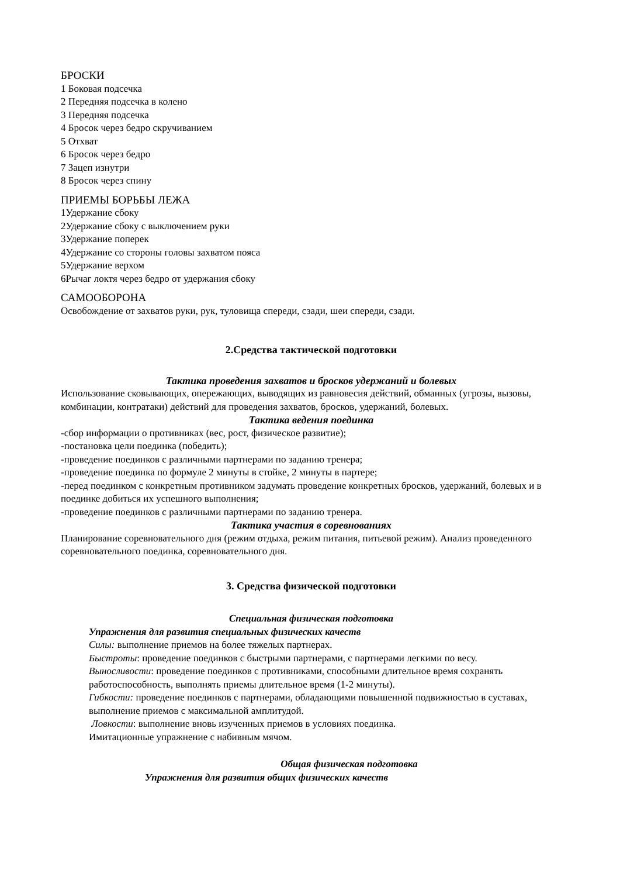БРОСКИ
1 Боковая подсечка
2 Передняя подсечка в колено
3 Передняя подсечка
4 Бросок через бедро скручиванием
5 Отхват
6 Бросок через бедро
7 Зацеп изнутри
8 Бросок через спину
ПРИЕМЫ БОРЬБЫ ЛЕЖА
1Удержание сбоку
2Удержание сбоку с выключением руки
3Удержание поперек
4Удержание со стороны головы захватом пояса
5Удержание верхом
6Рычаг локтя через бедро от удержания сбоку
САМООБОРОНА
Освобождение от захватов руки, рук, туловища спереди, сзади, шеи спереди, сзади.
2.Средства тактической подготовки
Тактика проведения захватов и бросков удержаний и болевых
Использование сковывающих, опережающих, выводящих из равновесия действий, обманных (угрозы, вызовы, комбинации, контратаки) действий для проведения захватов, бросков, удержаний, болевых.
Тактика ведения поединка
-сбор информации о противниках (вес, рост, физическое развитие);
-постановка цели поединка (победить);
-проведение поединков с различными партнерами по заданию тренера;
-проведение поединка по формуле 2 минуты в стойке, 2 минуты в партере;
-перед поединком с конкретным противником задумать проведение конкретных бросков, удержаний, болевых и в поединке добиться их успешного выполнения;
-проведение поединков с различными партнерами по заданию тренера.
Тактика участия в соревнованиях
Планирование соревновательного дня (режим отдыха, режим питания, питьевой режим). Анализ проведенного соревновательного поединка, соревновательного дня.
3. Средства физической подготовки
Специальная физическая подготовка
Упражнения для развития специальных физических качеств
Силы: выполнение приемов на более тяжелых партнерах.
Быстроты: проведение поединков с быстрыми партнерами, с партнерами легкими по весу.
Выносливости: проведение поединков с противниками, способными длительное время сохранять работоспособность, выполнять приемы длительное время (1-2 минуты).
Гибкости: проведение поединков с партнерами, обладающими повышенной подвижностью в суставах, выполнение приемов с максимальной амплитудой.
Ловкости: выполнение вновь изученных приемов в условиях поединка.
Имитационные упражнение с набивным мячом.
Общая физическая подготовка
Упражнения для развития общих физических качеств